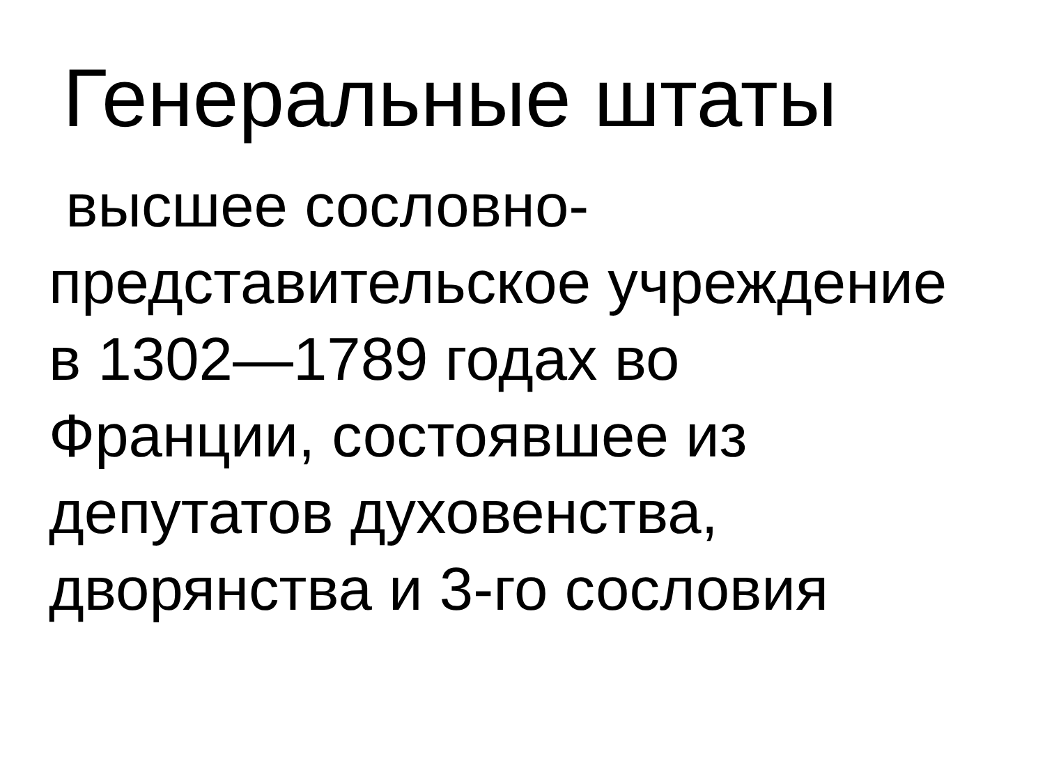Генеральные штаты
высшее сословно-представительское учреждение в 1302—1789 годах во Франции, состоявшее из депутатов духовенства, дворянства и 3-го сословия